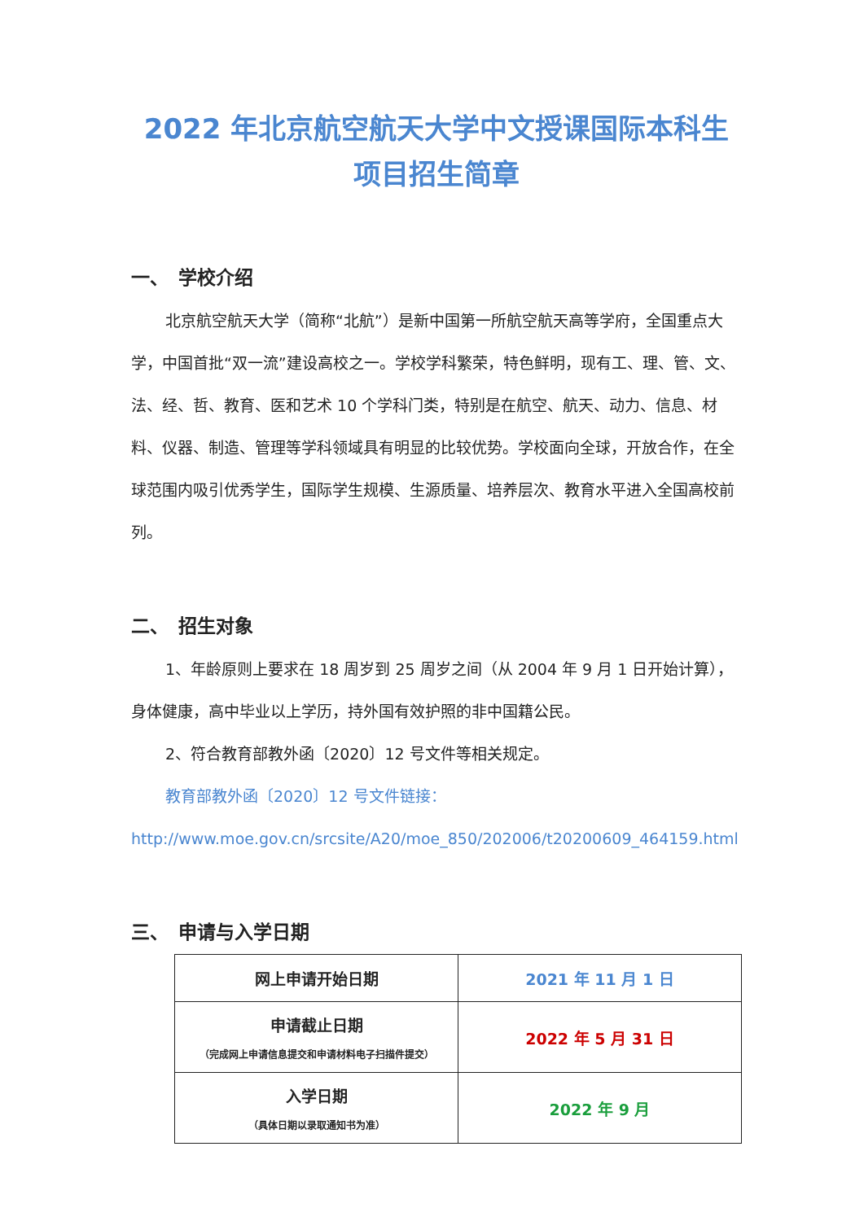2022 年北京航空航天大学中文授课国际本科生
项目招生简章
一、　学校介绍
北京航空航天大学（简称“北航”）是新中国第一所航空航天高等学府，全国重点大学，中国首批“双一流”建设高校之一。学校学科繁荣，特色鲜明，现有工、理、管、文、法、经、哲、教育、医和艺术 10 个学科门类，特别是在航空、航天、动力、信息、材料、仪器、制造、管理等学科领域具有明显的比较优势。学校面向全球，开放合作，在全球范围内吸引优秀学生，国际学生规模、生源质量、培养层次、教育水平进入全国高校前列。
二、　招生对象
1、年龄原则上要求在 18 周岁到 25 周岁之间（从 2004 年 9 月 1 日开始计算），身体健康，高中毕业以上学历，持外国有效护照的非中国籍公民。
2、符合教育部教外函〔2020〕12 号文件等相关规定。
教育部教外函〔2020〕12 号文件链接：
http://www.moe.gov.cn/srcsite/A20/moe_850/202006/t20200609_464159.html
三、　申请与入学日期
| 网上申请开始日期 | 2021 年 11 月 1 日 |
| 申请截止日期 （完成网上申请信息提交和申请材料电子扫描件提交） | 2022 年 5 月 31 日 |
| 入学日期 （具体日期以录取通知书为准） | 2022 年 9 月 |